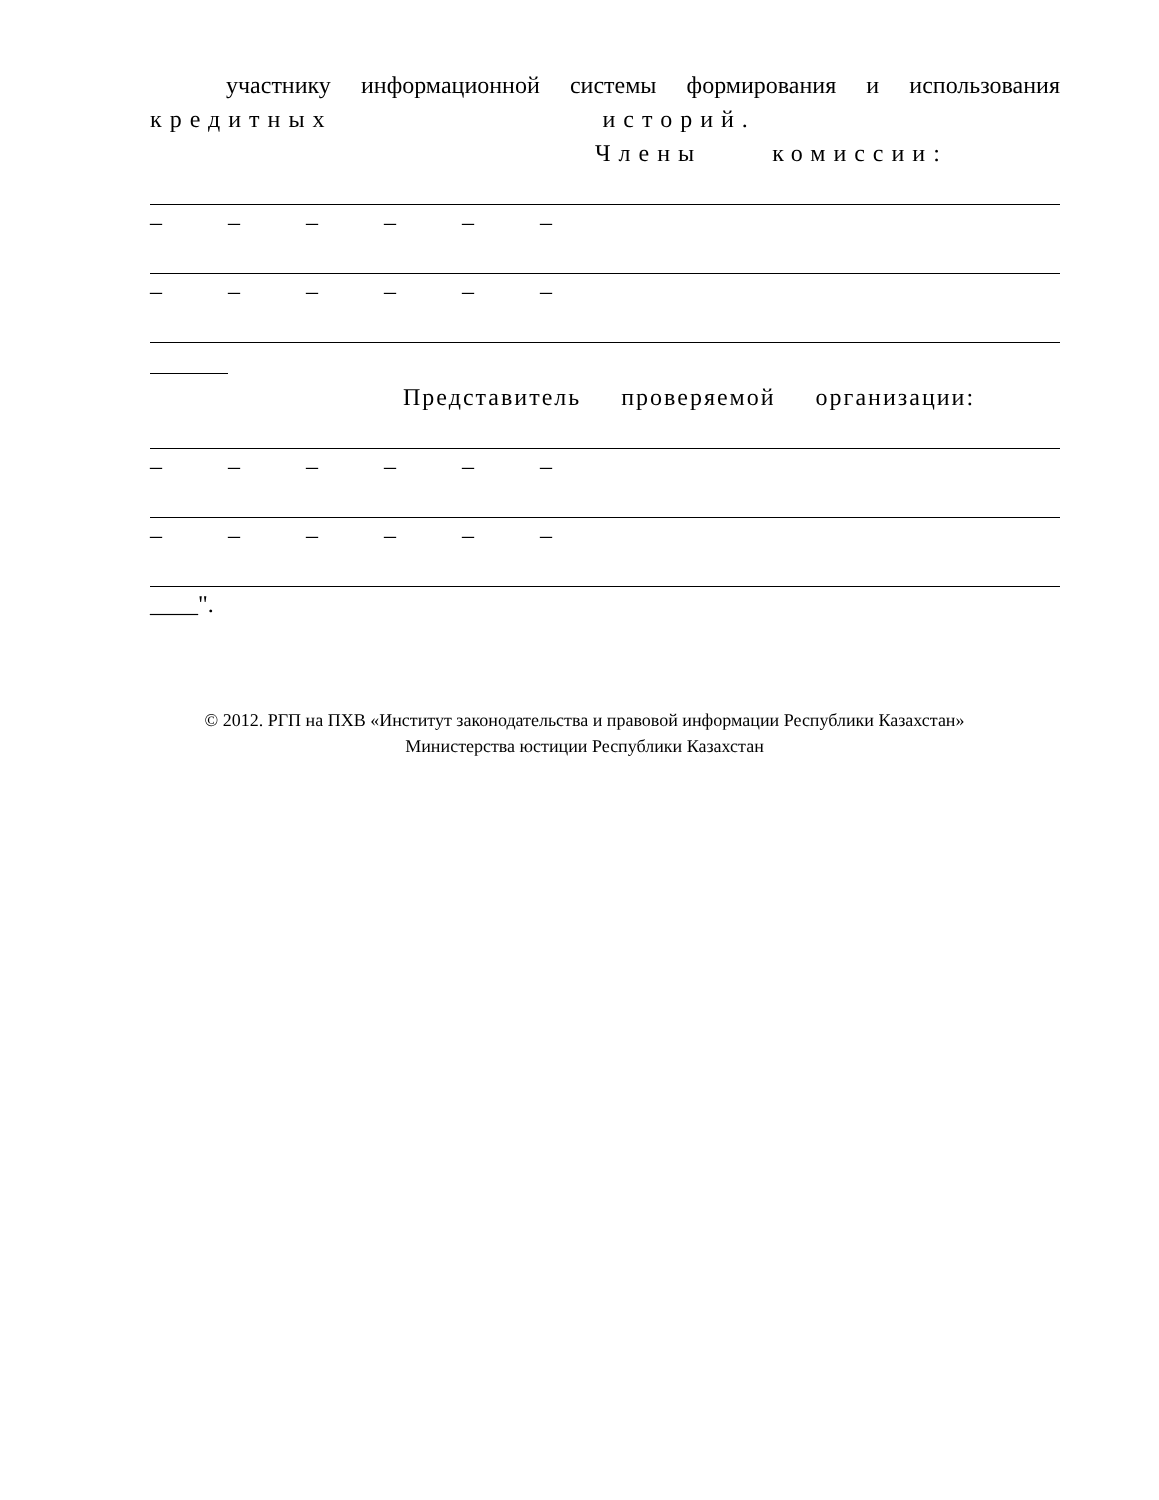участнику информационной системы формирования и использования
кредитных историй.
Члены комиссии:
– – – – – –
– – – – – –
Представитель проверяемой организации:
– – – – – –
– – – – – –
____".
© 2012. РГП на ПХВ «Институт законодательства и правовой информации Республики Казахстан»
Министерства юстиции Республики Казахстан